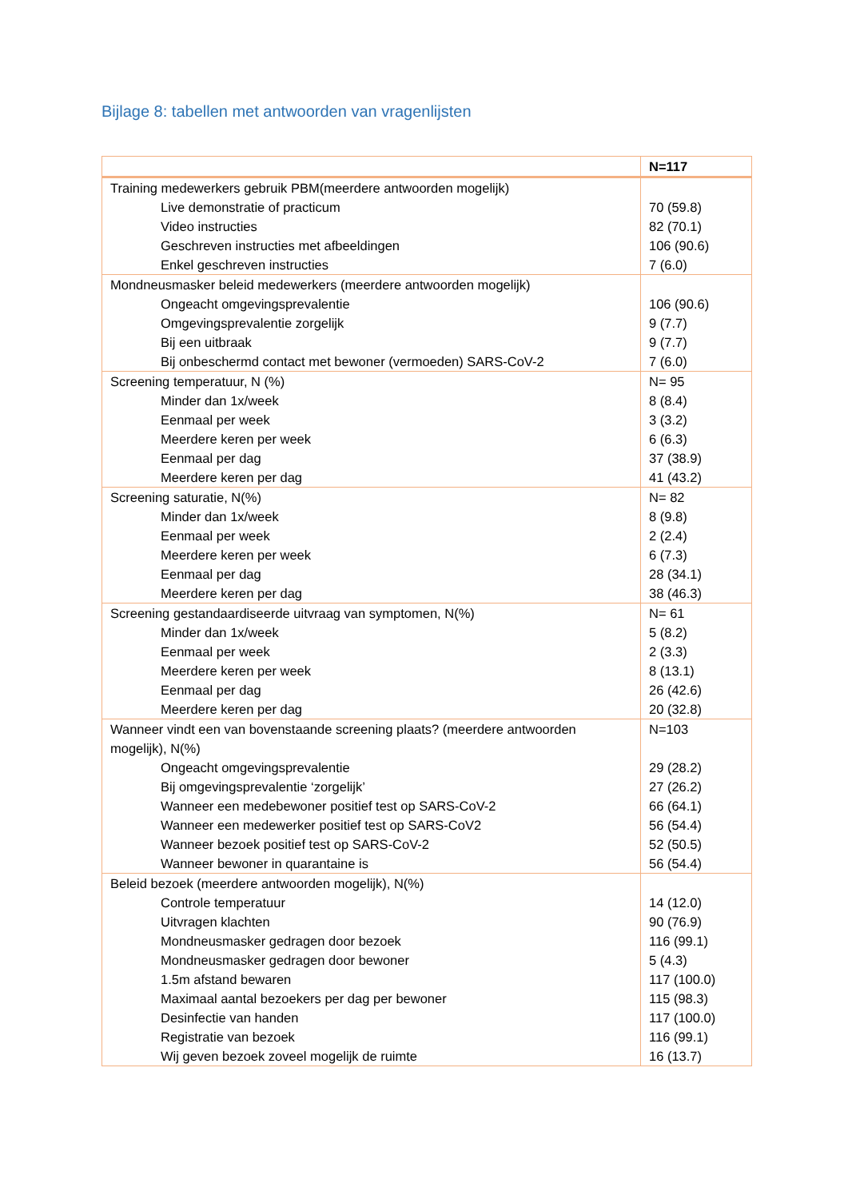Bijlage 8: tabellen met antwoorden van vragenlijsten
| | N=117 |
| --- | --- |
| Training medewerkers gebruik PBM(meerdere antwoorden mogelijk) | |
| Live demonstratie of practicum | 70 (59.8) |
| Video instructies | 82 (70.1) |
| Geschreven instructies met afbeeldingen | 106 (90.6) |
| Enkel geschreven instructies | 7 (6.0) |
| Mondneusmasker beleid medewerkers (meerdere antwoorden mogelijk) | |
| Ongeacht omgevingsprevalentie | 106 (90.6) |
| Omgevingsprevalentie zorgelijk | 9 (7.7) |
| Bij een uitbraak | 9 (7.7) |
| Bij onbeschermd contact met bewoner (vermoeden) SARS-CoV-2 | 7 (6.0) |
| Screening temperatuur, N (%) | N= 95 |
| Minder dan 1x/week | 8 (8.4) |
| Eenmaal per week | 3 (3.2) |
| Meerdere keren per week | 6 (6.3) |
| Eenmaal per dag | 37 (38.9) |
| Meerdere keren per dag | 41 (43.2) |
| Screening saturatie, N(%) | N= 82 |
| Minder dan 1x/week | 8 (9.8) |
| Eenmaal per week | 2 (2.4) |
| Meerdere keren per week | 6 (7.3) |
| Eenmaal per dag | 28 (34.1) |
| Meerdere keren per dag | 38 (46.3) |
| Screening gestandaardiseerde uitvraag van symptomen, N(%) | N= 61 |
| Minder dan 1x/week | 5 (8.2) |
| Eenmaal per week | 2 (3.3) |
| Meerdere keren per week | 8 (13.1) |
| Eenmaal per dag | 26 (42.6) |
| Meerdere keren per dag | 20 (32.8) |
| Wanneer vindt een van bovenstaande screening plaats? (meerdere antwoorden mogelijk), N(%) | N=103 |
| Ongeacht omgevingsprevalentie | 29 (28.2) |
| Bij omgevingsprevalentie ‘zorgelijk’ | 27 (26.2) |
| Wanneer een medebewoner positief test op SARS-CoV-2 | 66 (64.1) |
| Wanneer een medewerker positief test op SARS-CoV2 | 56 (54.4) |
| Wanneer bezoek positief test op SARS-CoV-2 | 52 (50.5) |
| Wanneer bewoner in quarantaine is | 56 (54.4) |
| Beleid bezoek (meerdere antwoorden mogelijk), N(%) | |
| Controle temperatuur | 14 (12.0) |
| Uitvragen klachten | 90 (76.9) |
| Mondneusmasker gedragen door bezoek | 116 (99.1) |
| Mondneusmasker gedragen door bewoner | 5 (4.3) |
| 1.5m afstand bewaren | 117 (100.0) |
| Maximaal aantal bezoekers per dag per bewoner | 115 (98.3) |
| Desinfectie van handen | 117 (100.0) |
| Registratie van bezoek | 116 (99.1) |
| Wij geven bezoek zoveel mogelijk de ruimte | 16 (13.7) |